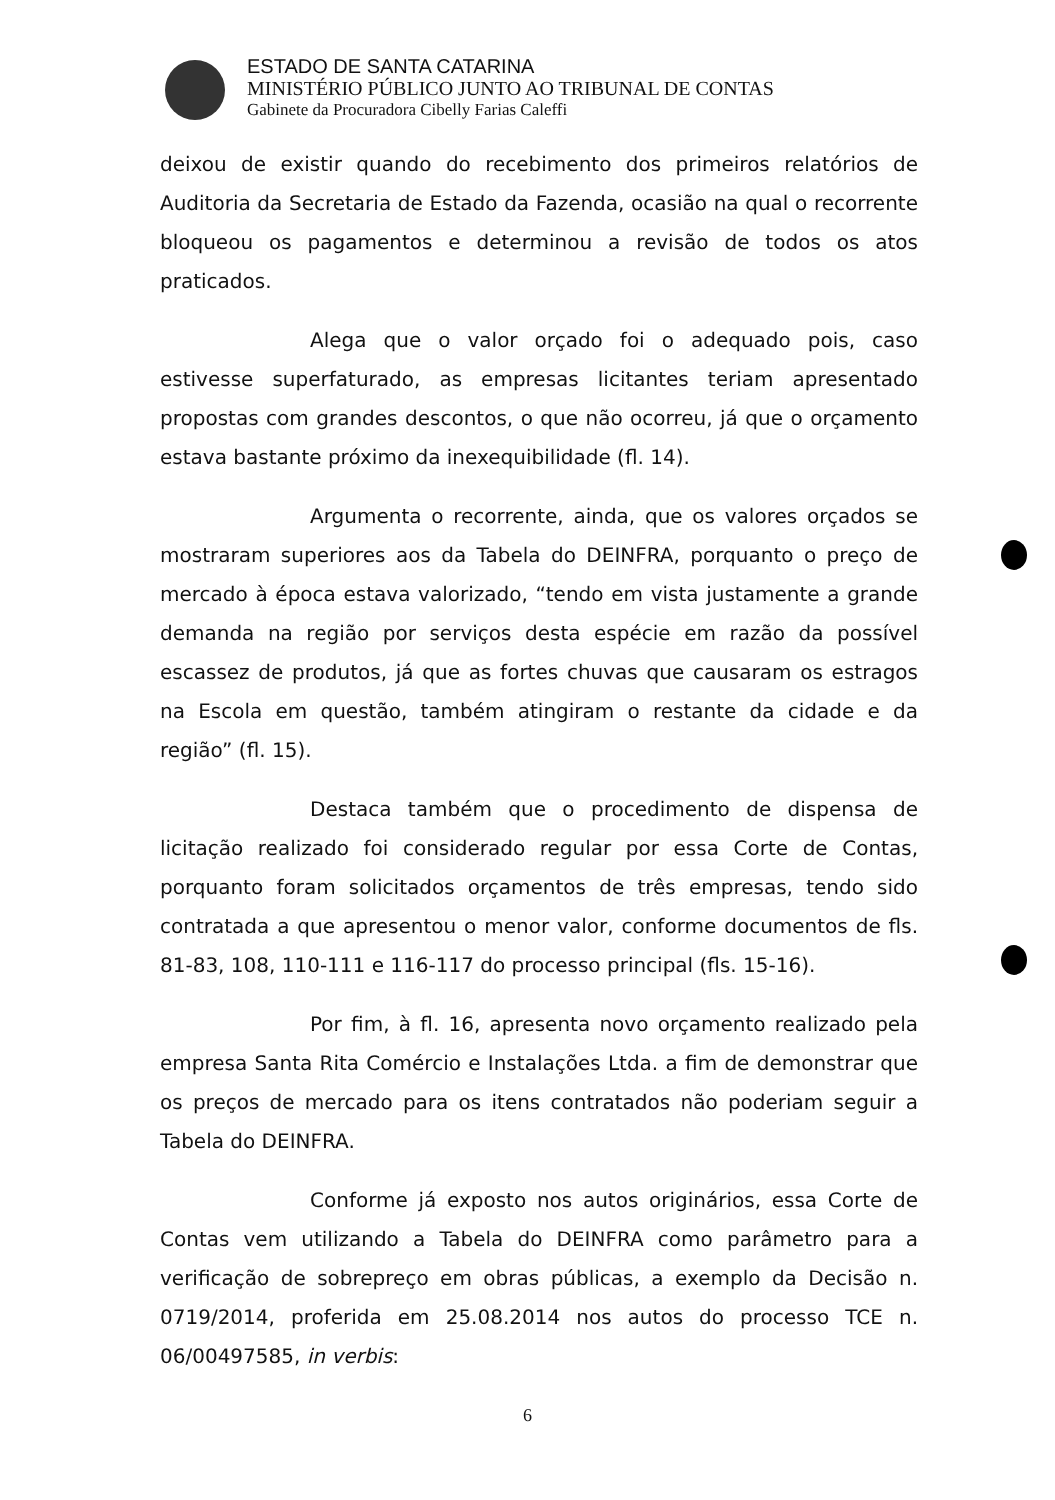ESTADO DE SANTA CATARINA
MINISTÉRIO PÚBLICO JUNTO AO TRIBUNAL DE CONTAS
Gabinete da Procuradora Cibelly Farias Caleffi
deixou de existir quando do recebimento dos primeiros relatórios de Auditoria da Secretaria de Estado da Fazenda, ocasião na qual o recorrente bloqueou os pagamentos e determinou a revisão de todos os atos praticados.
Alega que o valor orçado foi o adequado pois, caso estivesse superfaturado, as empresas licitantes teriam apresentado propostas com grandes descontos, o que não ocorreu, já que o orçamento estava bastante próximo da inexequibilidade (fl. 14).
Argumenta o recorrente, ainda, que os valores orçados se mostraram superiores aos da Tabela do DEINFRA, porquanto o preço de mercado à época estava valorizado, “tendo em vista justamente a grande demanda na região por serviços desta espécie em razão da possível escassez de produtos, já que as fortes chuvas que causaram os estragos na Escola em questão, também atingiram o restante da cidade e da região” (fl. 15).
Destaca também que o procedimento de dispensa de licitação realizado foi considerado regular por essa Corte de Contas, porquanto foram solicitados orçamentos de três empresas, tendo sido contratada a que apresentou o menor valor, conforme documentos de fls. 81-83, 108, 110-111 e 116-117 do processo principal (fls. 15-16).
Por fim, à fl. 16, apresenta novo orçamento realizado pela empresa Santa Rita Comércio e Instalações Ltda. a fim de demonstrar que os preços de mercado para os itens contratados não poderiam seguir a Tabela do DEINFRA.
Conforme já exposto nos autos originários, essa Corte de Contas vem utilizando a Tabela do DEINFRA como parâmetro para a verificação de sobrepreço em obras públicas, a exemplo da Decisão n. 0719/2014, proferida em 25.08.2014 nos autos do processo TCE n. 06/00497585, in verbis:
6